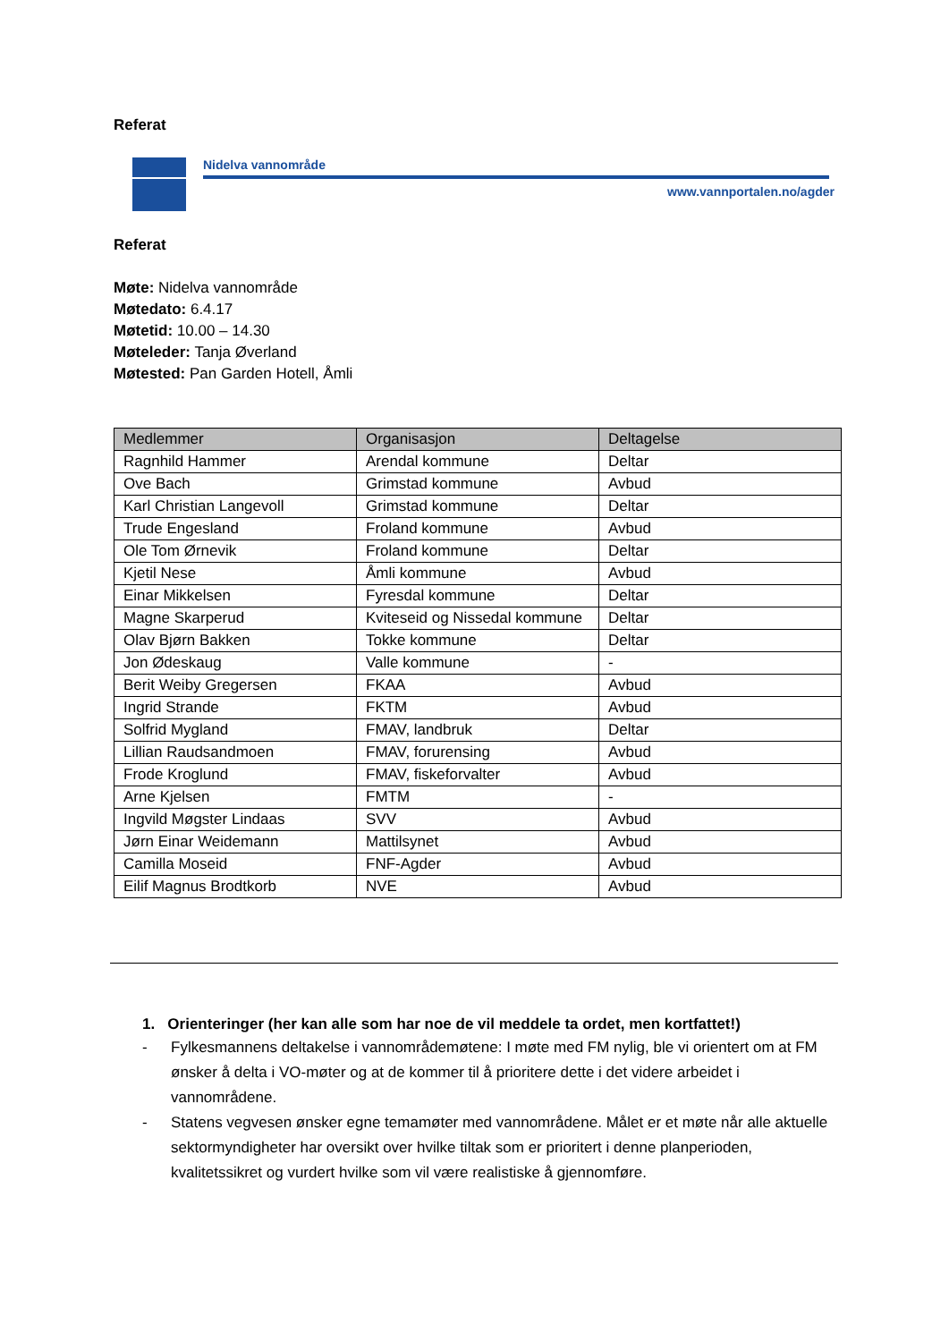Referat
Nidelva vannområde
www.vannportalen.no/agder
Referat
Møte: Nidelva vannområde
Møtedato: 6.4.17
Møtetid: 10.00 – 14.30
Møteleder: Tanja Øverland
Møtested: Pan Garden Hotell, Åmli
| Medlemmer | Organisasjon | Deltagelse |
| --- | --- | --- |
| Ragnhild Hammer | Arendal kommune | Deltar |
| Ove Bach | Grimstad kommune | Avbud |
| Karl Christian Langevoll | Grimstad kommune | Deltar |
| Trude Engesland | Froland kommune | Avbud |
| Ole Tom Ørnevik | Froland kommune | Deltar |
| Kjetil Nese | Åmli kommune | Avbud |
| Einar Mikkelsen | Fyresdal kommune | Deltar |
| Magne Skarperud | Kviteseid og Nissedal kommune | Deltar |
| Olav Bjørn Bakken | Tokke kommune | Deltar |
| Jon Ødeskaug | Valle kommune | - |
| Berit Weiby Gregersen | FKAA | Avbud |
| Ingrid Strande | FKTM | Avbud |
| Solfrid Mygland | FMAV, landbruk | Deltar |
| Lillian Raudsandmoen | FMAV, forurensing | Avbud |
| Frode Kroglund | FMAV, fiskeforvalter | Avbud |
| Arne Kjelsen | FMTM | - |
| Ingvild Møgster Lindaas | SVV | Avbud |
| Jørn Einar Weidemann | Mattilsynet | Avbud |
| Camilla Moseid | FNF-Agder | Avbud |
| Eilif Magnus Brodtkorb | NVE | Avbud |
1. Orienteringer (her kan alle som har noe de vil meddele ta ordet, men kortfattet!)
- Fylkesmannens deltakelse i vannområdemøtene: I møte med FM nylig, ble vi orientert om at FM ønsker å delta i VO-møter og at de kommer til å prioritere dette i det videre arbeidet i vannområdene.
- Statens vegvesen ønsker egne temamøter med vannområdene. Målet er et møte når alle aktuelle sektormyndigheter har oversikt over hvilke tiltak som er prioritert i denne planperioden, kvalitetssikret og vurdert hvilke som vil være realistiske å gjennomføre.